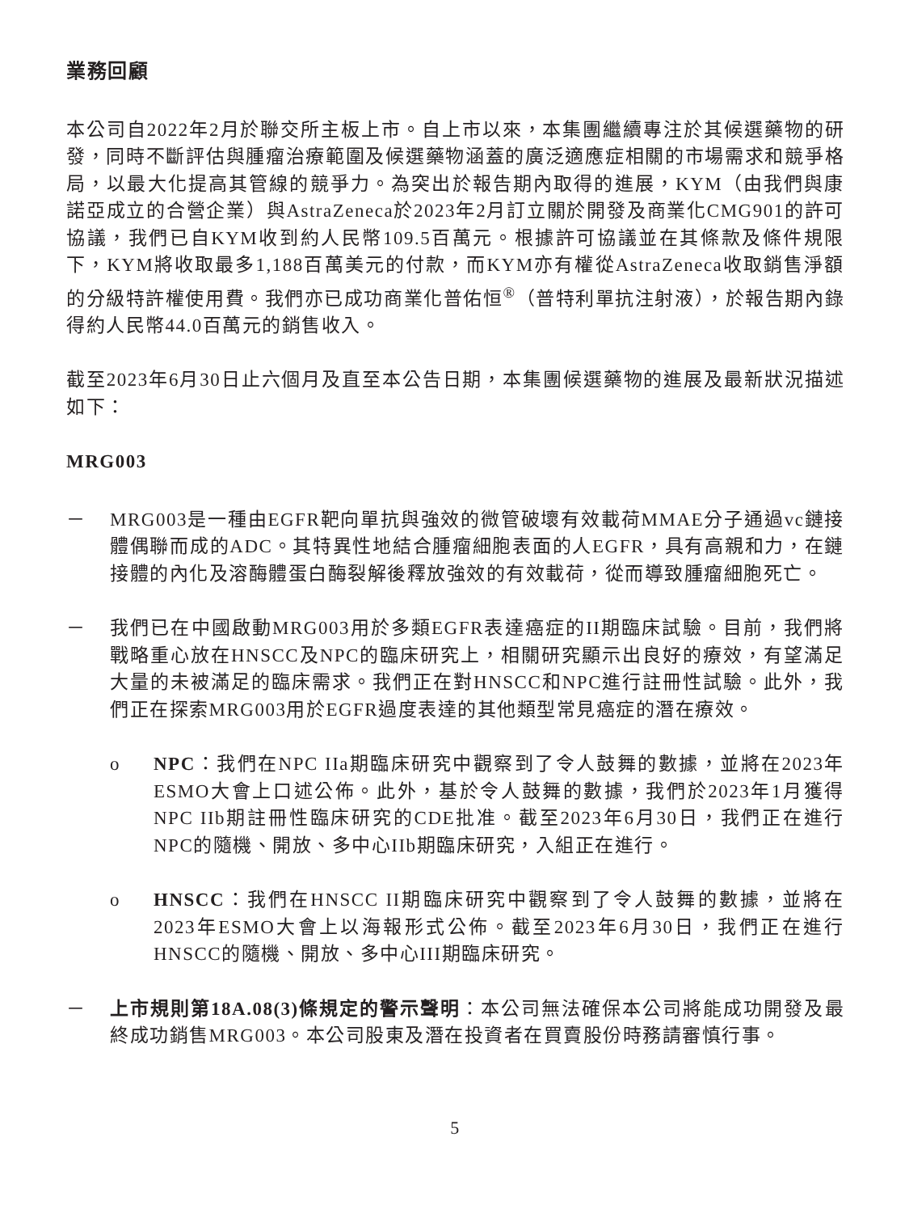業務回顧
本公司自2022年2月於聯交所主板上市。自上市以來，本集團繼續專注於其候選藥物的研發，同時不斷評估與腫瘤治療範圍及候選藥物涵蓋的廣泛適應症相關的市場需求和競爭格局，以最大化提高其管線的競爭力。為突出於報告期內取得的進展，KYM（由我們與康諾亞成立的合營企業）與AstraZeneca於2023年2月訂立關於開發及商業化CMG901的許可協議，我們已自KYM收到約人民幣109.5百萬元。根據許可協議並在其條款及條件規限下，KYM將收取最多1,188百萬美元的付款，而KYM亦有權從AstraZeneca收取銷售淨額的分級特許權使用費。我們亦已成功商業化普佑恒<sup>®</sup>（普特利單抗注射液），於報告期內錄得約人民幣44.0百萬元的銷售收入。
截至2023年6月30日止六個月及直至本公告日期，本集團候選藥物的進展及最新狀況描述如下：
MRG003
－ MRG003是一種由EGFR靶向單抗與強效的微管破壞有效載荷MMAE分子通過vc鏈接體偶聯而成的ADC。其特異性地結合腫瘤細胞表面的人EGFR，具有高親和力，在鏈接體的內化及溶酶體蛋白酶裂解後釋放強效的有效載荷，從而導致腫瘤細胞死亡。
－ 我們已在中國啟動MRG003用於多類EGFR表達癌症的II期臨床試驗。目前，我們將戰略重心放在HNSCC及NPC的臨床研究上，相關研究顯示出良好的療效，有望滿足大量的未被滿足的臨床需求。我們正在對HNSCC和NPC進行註冊性試驗。此外，我們正在探索MRG003用於EGFR過度表達的其他類型常見癌症的潛在療效。
o NPC：我們在NPC IIa期臨床研究中觀察到了令人鼓舞的數據，並將在2023年ESMO大會上口述公佈。此外，基於令人鼓舞的數據，我們於2023年1月獲得NPC IIb期註冊性臨床研究的CDE批准。截至2023年6月30日，我們正在進行NPC的隨機、開放、多中心IIb期臨床研究，入組正在進行。
o HNSCC：我們在HNSCC II期臨床研究中觀察到了令人鼓舞的數據，並將在2023年ESMO大會上以海報形式公佈。截至2023年6月30日，我們正在進行HNSCC的隨機、開放、多中心III期臨床研究。
－ 上市規則第18A.08(3)條規定的警示聲明：本公司無法確保本公司將能成功開發及最終成功銷售MRG003。本公司股東及潛在投資者在買賣股份時務請審慎行事。
5